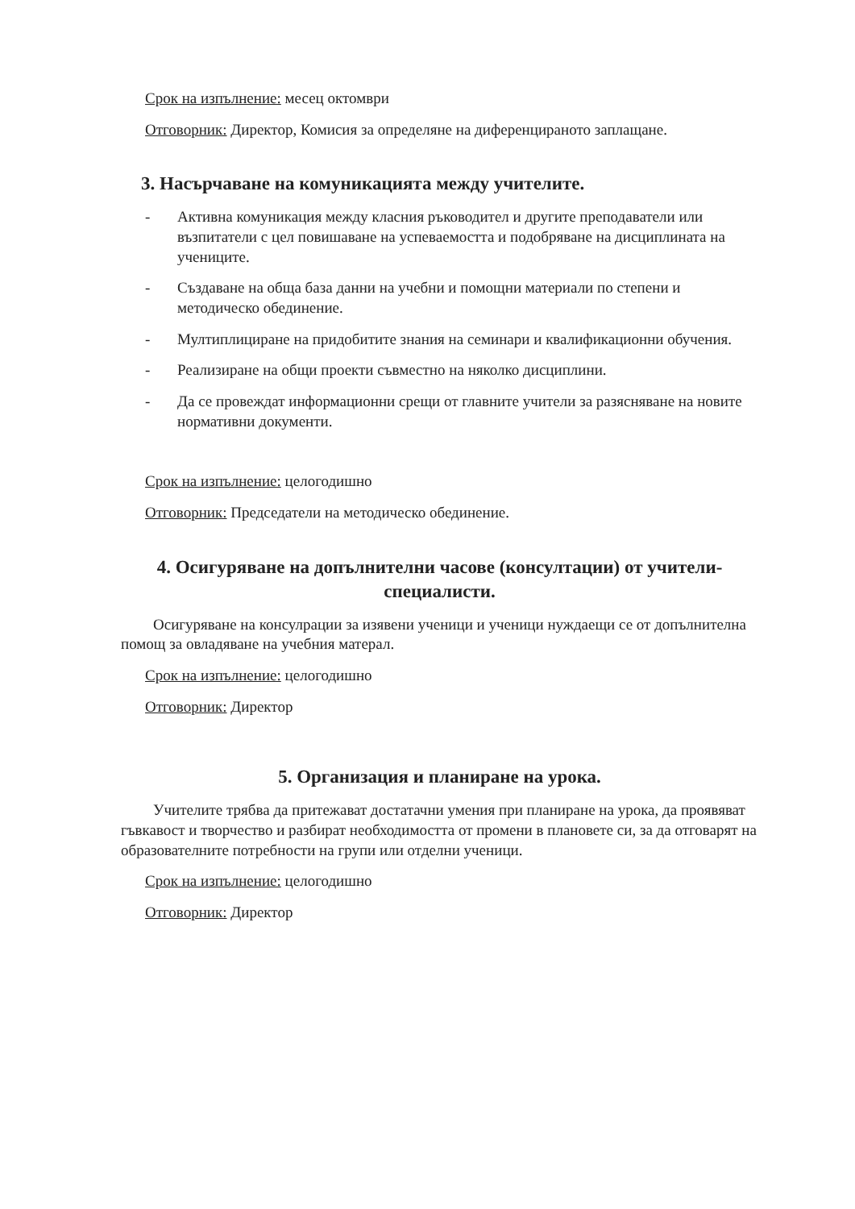Срок на изпълнение: месец октомври
Отговорник: Директор, Комисия за определяне на диференцираното заплащане.
3. Насърчаване на комуникацията между учителите.
- Активна комуникация между класния ръководител и другите преподаватели или възпитатели с цел повишаване на успеваемостта и подобряване на дисциплината на учениците.
- Създаване на обща база данни на учебни и помощни материали по степени и методическо обединение.
- Мултиплициране на придобитите знания на семинари и квалификационни обучения.
- Реализиране на общи проекти съвместно на няколко дисциплини.
- Да се провеждат информационни срещи от главните учители за разясняване на новите нормативни документи.
Срок на изпълнение: целогодишно
Отговорник: Председатели на методическо обединение.
4. Осигуряване на допълнителни часове (консултации) от учители-специалисти.
Осигуряване на консулрации за изявени ученици и ученици нуждаещи се от допълнителна помощ за овладяване на учебния матерал.
Срок на изпълнение: целогодишно
Отговорник: Директор
5. Организация и планиране на урока.
Учителите трябва да притежават достатачни умения при планиране на урока, да проявяват гъвкавост и творчество и разбират необходимостта от промени в плановете си, за да отговарят на образователните потребности на групи или отделни ученици.
Срок на изпълнение: целогодишно
Отговорник: Директор